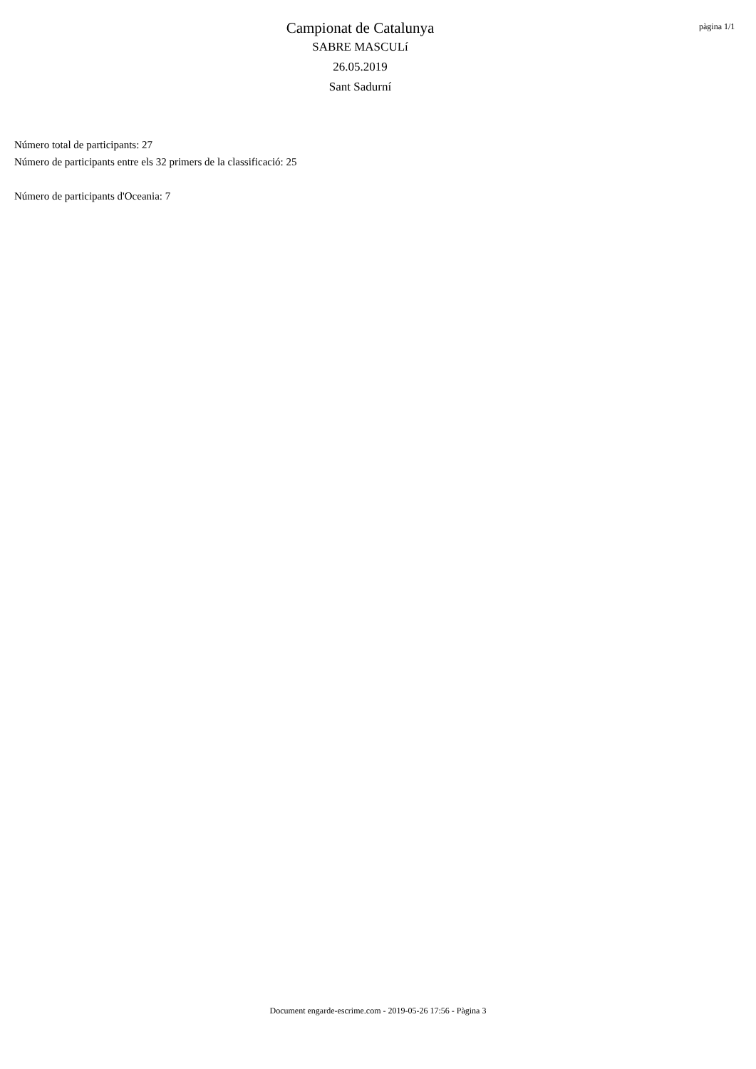Campionat de Catalunya
SABRE MASCULí
26.05.2019
Sant Sadurní
pàgina 1/1
Número total de participants: 27
Número de participants entre els 32 primers de la classificació: 25
Número de participants d'Oceania: 7
Document engarde-escrime.com - 2019-05-26 17:56 - Pàgina 3